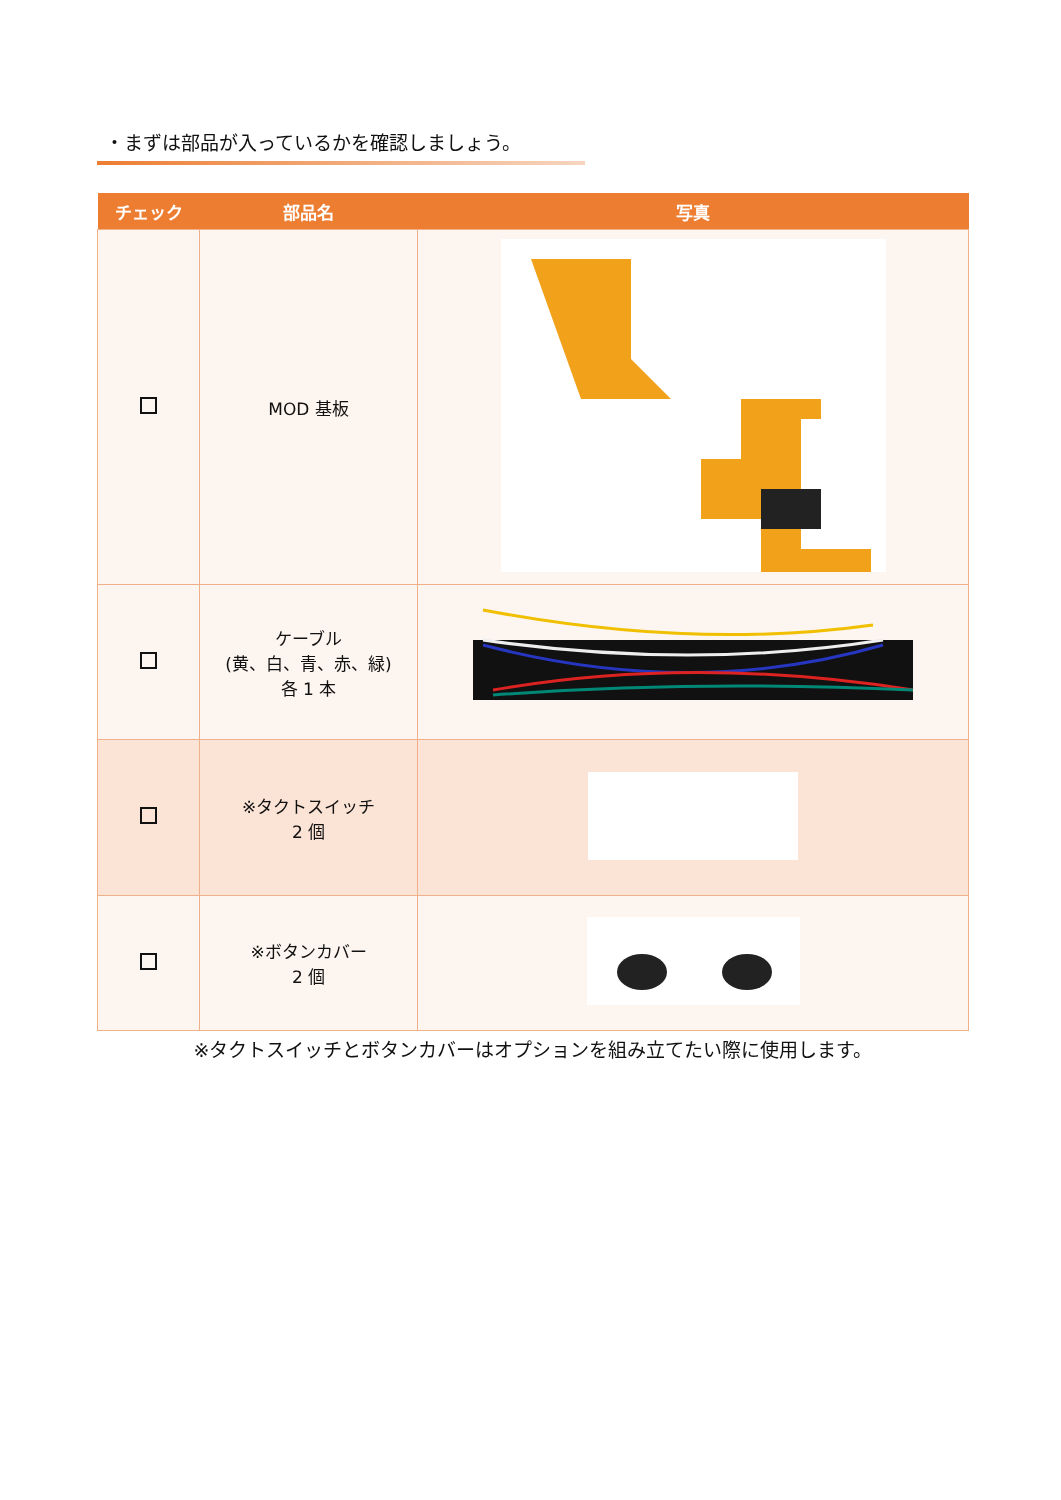・まずは部品が入っているかを確認しましょう。
| チェック | 部品名 | 写真 |
| --- | --- | --- |
| | MOD 基板 | |
| | ケーブル (黄、白、青、赤、緑) 各 1 本 | |
| | ※タクトスイッチ 2 個 | |
| | ※ボタンカバー 2 個 | |
※タクトスイッチとボタンカバーはオプションを組み立てたい際に使用します。